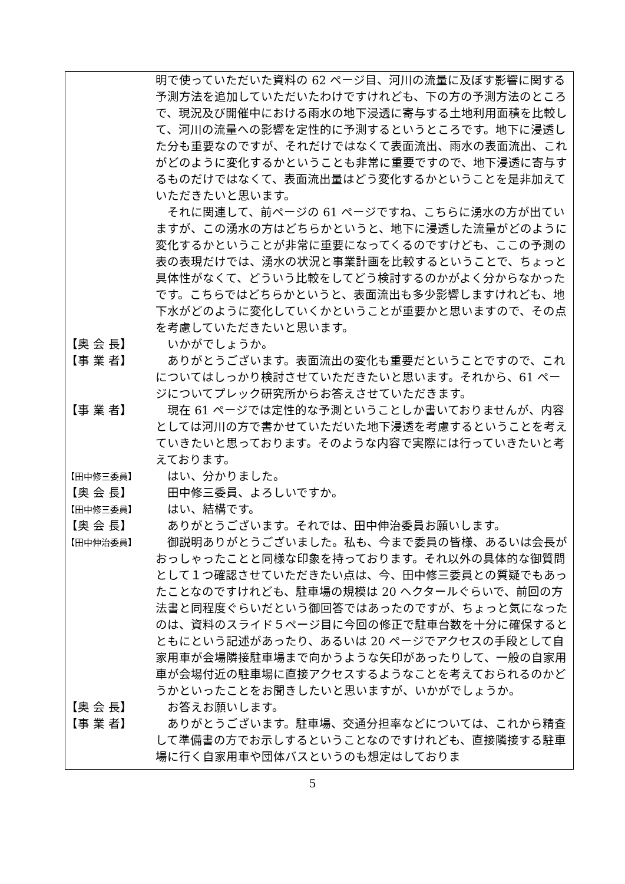明で使っていただいた資料の 62 ページ目、河川の流量に及ぼす影響に関する予測方法を追加していただいたわけですけれども、下の方の予測方法のところで、現況及び開催中における雨水の地下浸透に寄与する土地利用面積を比較して、河川の流量への影響を定性的に予測するというところです。地下に浸透した分も重要なのですが、それだけではなくて表面流出、雨水の表面流出、これがどのように変化するかということも非常に重要ですので、地下浸透に寄与するものだけではなくて、表面流出量はどう変化するかということを是非加えていただきたいと思います。
　それに関連して、前ページの 61 ページですね、こちらに湧水の方が出ていますが、この湧水の方はどちらかというと、地下に浸透した流量がどのように変化するかということが非常に重要になってくるのですけども、ここの予測の表の表現だけでは、湧水の状況と事業計画を比較するということで、ちょっと具体性がなくて、どういう比較をしてどう検討するのかがよく分からなかったです。こちらではどちらかというと、表面流出も多少影響しますけれども、地下水がどのように変化していくかということが重要かと思いますので、その点を考慮していただきたいと思います。
【奥 会 長】 　いかがでしょうか。
【事 業 者】 　ありがとうございます。表面流出の変化も重要だということですので、これについてはしっかり検討させていただきたいと思います。それから、61 ページについてプレック研究所からお答えさせていただきます。
【事 業 者】 　現在 61 ページでは定性的な予測ということしか書いておりませんが、内容としては河川の方で書かせていただいた地下浸透を考慮するということを考えていきたいと思っております。そのような内容で実際には行っていきたいと考えております。
【田中修三委員】
　はい、分かりました。
【奥 会 長】 　田中修三委員、よろしいですか。
【田中修三委員】
　はい、結構です。
【奥 会 長】 　ありがとうございます。それでは、田中伸治委員お願いします。
【田中伸治委員】
　御説明ありがとうございました。私も、今まで委員の皆様、あるいは会長がおっしゃったことと同様な印象を持っております。それ以外の具体的な御質問として１つ確認させていただきたい点は、今、田中修三委員との質疑でもあったことなのですけれども、駐車場の規模は 20 ヘクタールぐらいで、前回の方法書と同程度ぐらいだという御回答ではあったのですが、ちょっと気になったのは、資料のスライド５ページ目に今回の修正で駐車台数を十分に確保するとともにという記述があったり、あるいは 20 ページでアクセスの手段として自家用車が会場隣接駐車場まで向かうような矢印があったりして、一般の自家用車が会場付近の駐車場に直接アクセスするようなことを考えておられるのかどうかといったことをお聞きしたいと思いますが、いかがでしょうか。
【奥 会 長】 　お答えお願いします。
【事 業 者】 　ありがとうございます。駐車場、交通分担率などについては、これから精査して準備書の方でお示しするということなのですけれども、直接隣接する駐車場に行く自家用車や団体バスというのも想定はしておりま
5